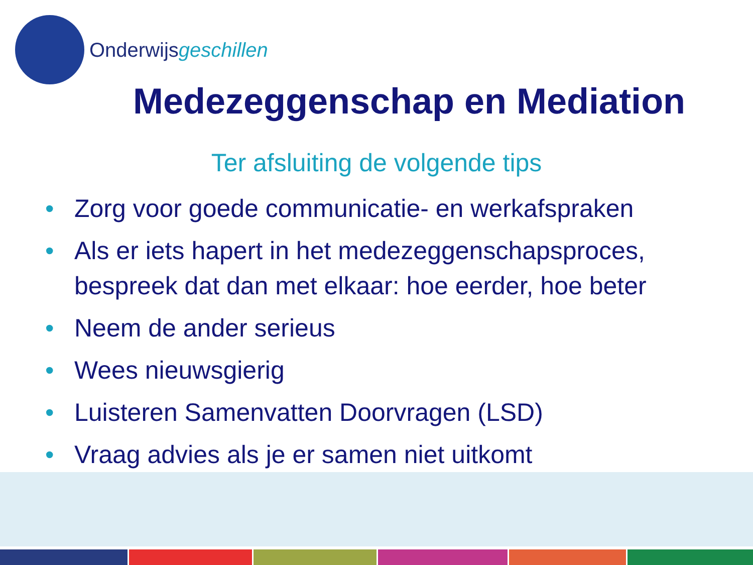Onderwijsgeschillen
Medezeggenschap en Mediation
Ter afsluiting de volgende tips
• Zorg voor goede communicatie- en werkafspraken
• Als er iets hapert in het medezeggenschapsproces, bespreek dat dan met elkaar: hoe eerder, hoe beter
• Neem de ander serieus
• Wees nieuwsgierig
• Luisteren Samenvatten Doorvragen (LSD)
• Vraag advies als je er samen niet uitkomt